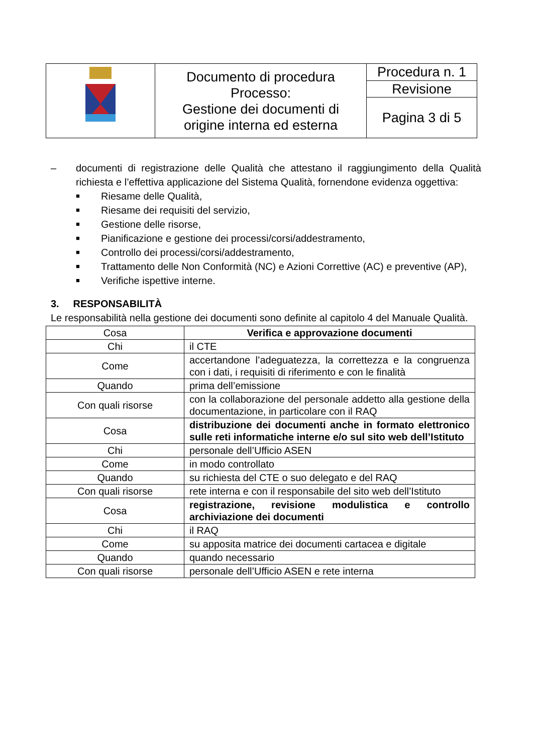| | Documento di procedura Processo: Gestione dei documenti di origine interna ed esterna | Procedura n. 1 |
| | | Revisione |
| | | Pagina 3 di 5 |
– documenti di registrazione delle Qualità che attestano il raggiungimento della Qualità richiesta e l’effettiva applicazione del Sistema Qualità, fornendone evidenza oggettiva:
■ Riesame delle Qualità,
■ Riesame dei requisiti del servizio,
■ Gestione delle risorse,
■ Pianificazione e gestione dei processi/corsi/addestramento,
■ Controllo dei processi/corsi/addestramento,
■ Trattamento delle Non Conformità (NC) e Azioni Correttive (AC) e preventive (AP),
■ Verifiche ispettive interne.
3. RESPONSABILITÀ
Le responsabilità nella gestione dei documenti sono definite al capitolo 4 del Manuale Qualità.
| Cosa | Verifica e approvazione documenti |
| Chi | il CTE |
| Come | accertandone l’adeguatezza, la correttezza e la congruenza con i dati, i requisiti di riferimento e con le finalità |
| Quando | prima dell’emissione |
| Con quali risorse | con la collaborazione del personale addetto alla gestione della documentazione, in particolare con il RAQ |
| Cosa | distribuzione dei documenti anche in formato elettronico sulle reti informatiche interne e/o sul sito web dell’Istituto |
| Chi | personale dell’Ufficio ASEN |
| Come | in modo controllato |
| Quando | su richiesta del CTE o suo delegato e del RAQ |
| Con quali risorse | rete interna e con il responsabile del sito web dell’Istituto |
| Cosa | registrazione, revisione modulistica e controllo archiviazione dei documenti |
| Chi | il RAQ |
| Come | su apposita matrice dei documenti cartacea e digitale |
| Quando | quando necessario |
| Con quali risorse | personale dell’Ufficio ASEN e rete interna |